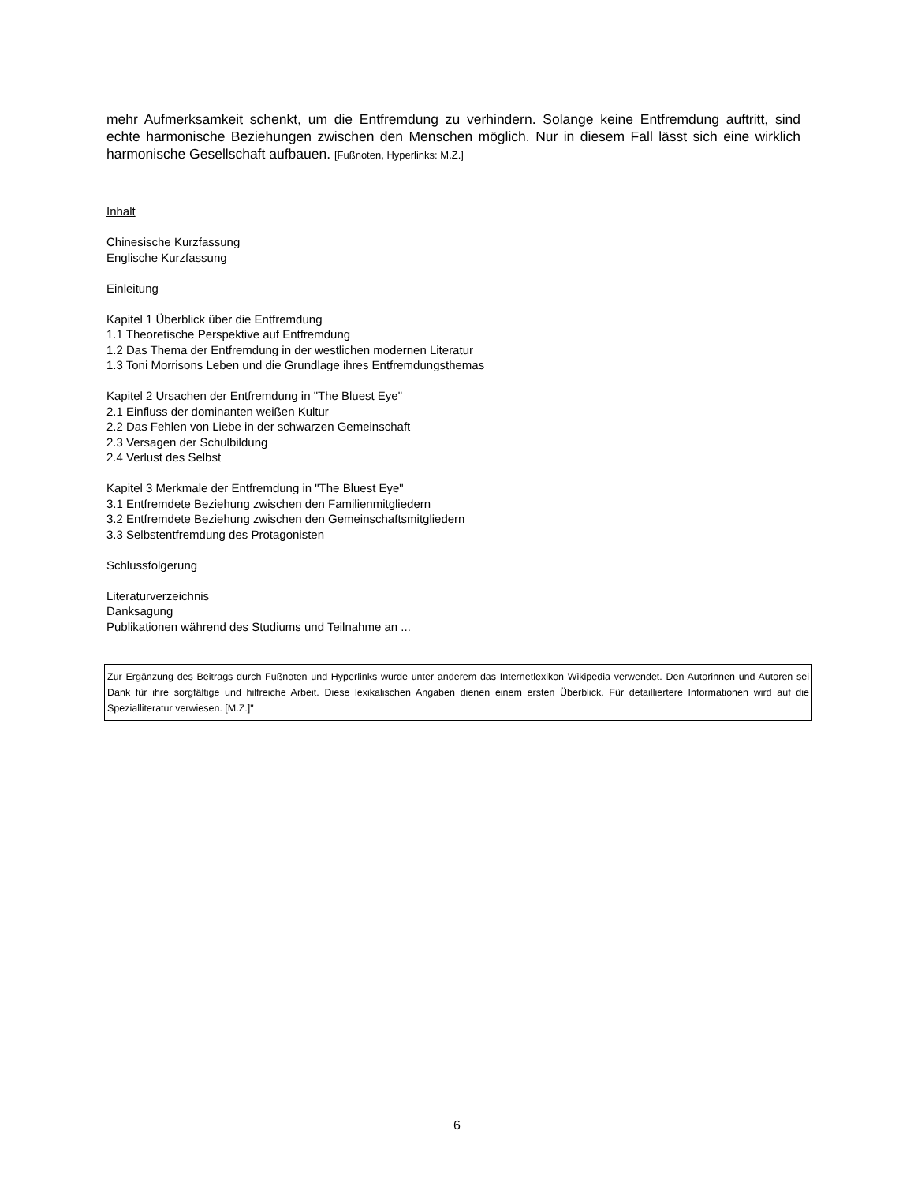mehr Aufmerksamkeit schenkt, um die Entfremdung zu verhindern. Solange keine Entfremdung auftritt, sind echte harmonische Beziehungen zwischen den Menschen möglich. Nur in diesem Fall lässt sich eine wirklich harmonische Gesellschaft aufbauen. [Fußnoten, Hyperlinks: M.Z.]
Inhalt
Chinesische Kurzfassung
Englische Kurzfassung
Einleitung
Kapitel 1 Überblick über die Entfremdung
1.1 Theoretische Perspektive auf Entfremdung
1.2 Das Thema der Entfremdung in der westlichen modernen Literatur
1.3 Toni Morrisons Leben und die Grundlage ihres Entfremdungsthemas
Kapitel 2 Ursachen der Entfremdung in "The Bluest Eye"
2.1 Einfluss der dominanten weißen Kultur
2.2 Das Fehlen von Liebe in der schwarzen Gemeinschaft
2.3 Versagen der Schulbildung
2.4 Verlust des Selbst
Kapitel 3 Merkmale der Entfremdung in "The Bluest Eye"
3.1 Entfremdete Beziehung zwischen den Familienmitgliedern
3.2 Entfremdete Beziehung zwischen den Gemeinschaftsmitgliedern
3.3 Selbstentfremdung des Protagonisten
Schlussfolgerung
Literaturverzeichnis
Danksagung
Publikationen während des Studiums und Teilnahme an ...
Zur Ergänzung des Beitrags durch Fußnoten und Hyperlinks wurde unter anderem das Internetlexikon Wikipedia verwendet. Den Autorinnen und Autoren sei Dank für ihre sorgfältige und hilfreiche Arbeit. Diese lexikalischen Angaben dienen einem ersten Überblick. Für detailliertere Informationen wird auf die Speziallitera­tur verwiesen. [M.Z.]"
6